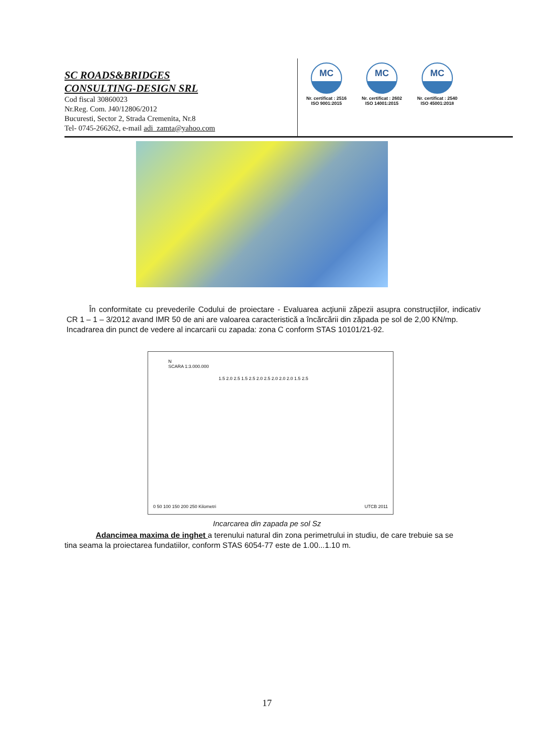SC ROADS&BRIDGES
CONSULTING-DESIGN SRL
Cod fiscal 30860023
Nr.Reg. Com. J40/12806/2012
Bucuresti, Sector 2, Strada Cremenita, Nr.8
Tel- 0745-266262, e-mail adi_zamta@yahoo.com
MC
Nr. certificat : 2516
ISO 9001:2015
MC
Nr. certificat : 2602
ISO 14001:2015
MC
Nr. certificat : 2540
ISO 45001:2018
În conformitate cu prevederile Codului de proiectare - Evaluarea acţiunii zăpezii asupra construcţiilor, indicativ CR 1 – 1 – 3/2012 avand IMR 50 de ani are valoarea caracteristică a încărcării din zăpada pe sol de 2,00 KN/mp.
Incadrarea din punct de vedere al incarcarii cu zapada: zona C conform STAS 10101/21-92.
N
SCARA 1:3.000.000
1.5 2.0 2.5 1.5 2.5 2.0 2.5 2.0 2.0 2.0 1.5 2.5
0 50 100 150 200 250 Kilometri UTCB 2011
Incarcarea din zapada pe sol Sz
Adancimea maxima de inghet a terenului natural din zona perimetrului in studiu, de care trebuie sa se tina seama la proiectarea fundatiilor, conform STAS 6054-77 este de 1.00...1.10 m.
17